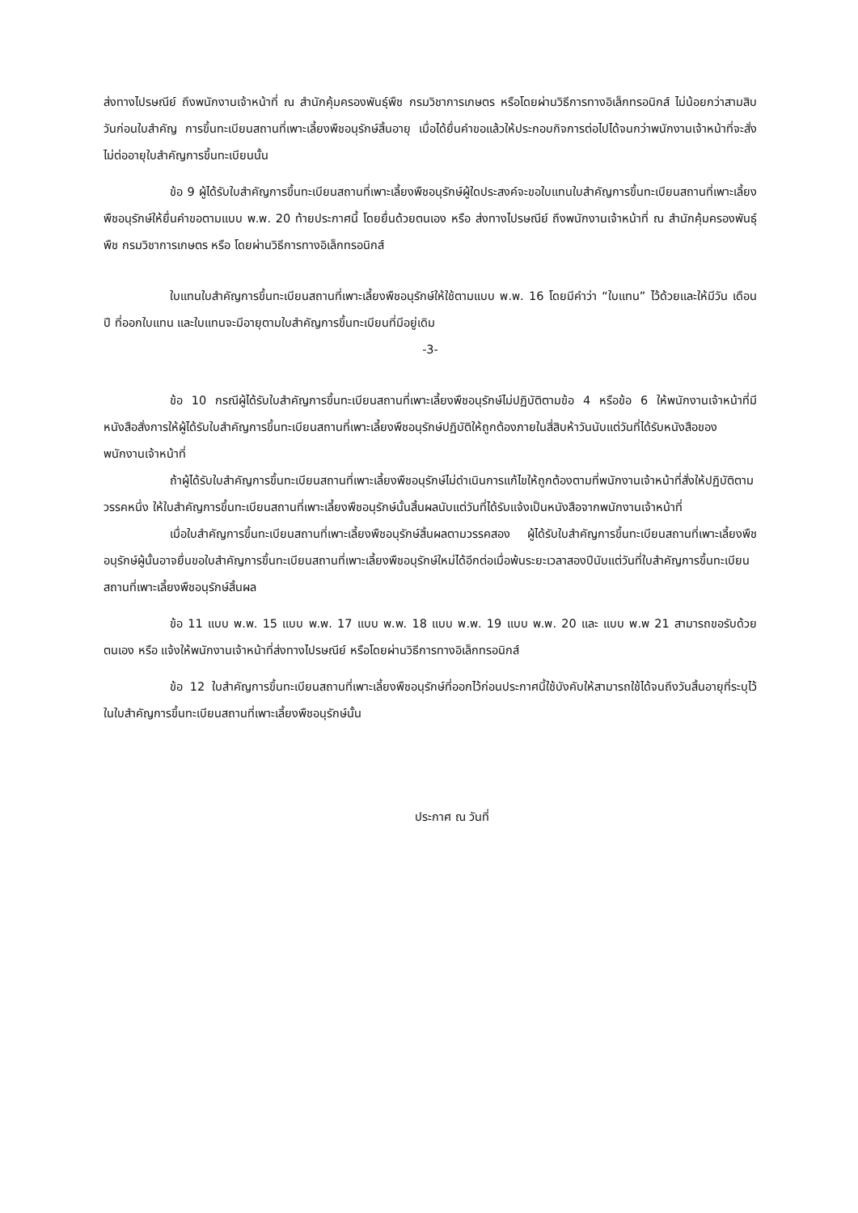ส่งทางไปรษณีย์ ถึงพนักงานเจ้าหน้าที่ ณ สำนักคุ้มครองพันธุ์พืช กรมวิชาการเกษตร หรือโดยผ่านวิธีการทางอิเล็กทรอนิกส์ ไม่น้อยกว่าสามสิบวันก่อนใบสำคัญ การขึ้นทะเบียนสถานที่เพาะเลี้ยงพืชอนุรักษ์สิ้นอายุ เมื่อได้ยื่นคำขอแล้วให้ประกอบกิจการต่อไปได้จนกว่าพนักงานเจ้าหน้าที่จะสั่งไม่ต่ออายุใบสำคัญการขึ้นทะเบียนนั้น
ข้อ 9 ผู้ได้รับใบสำคัญการขึ้นทะเบียนสถานที่เพาะเลี้ยงพืชอนุรักษ์ผู้ใดประสงค์จะขอใบแทนใบสำคัญการขึ้นทะเบียนสถานที่เพาะเลี้ยงพืชอนุรักษ์ให้ยื่นคำขอตามแบบ พ.พ. 20 ท้ายประกาศนี้ โดยยื่นด้วยตนเอง หรือ ส่งทางไปรษณีย์ ถึงพนักงานเจ้าหน้าที่ ณ สำนักคุ้มครองพันธุ์พืช กรมวิชาการเกษตร หรือ โดยผ่านวิธีการทางอิเล็กทรอนิกส์
ใบแทนใบสำคัญการขึ้นทะเบียนสถานที่เพาะเลี้ยงพืชอนุรักษ์ให้ใช้ตามแบบ พ.พ. 16 โดยมีคำว่า “ใบแทน” ไว้ด้วยและให้มีวัน เดือน ปี ที่ออกใบแทน และใบแทนจะมีอายุตามใบสำคัญการขึ้นทะเบียนที่มีอยู่เดิม
-3-
ข้อ 10 กรณีผู้ได้รับใบสำคัญการขึ้นทะเบียนสถานที่เพาะเลี้ยงพืชอนุรักษ์ไม่ปฏิบัติตามข้อ 4 หรือข้อ 6 ให้พนักงานเจ้าหน้าที่มีหนังสือสั่งการให้ผู้ได้รับใบสำคัญการขึ้นทะเบียนสถานที่เพาะเลี้ยงพืชอนุรักษ์ปฏิบัติให้ถูกต้องภายในสี่สิบห้าวันนับแต่วันที่ได้รับหนังสือของพนักงานเจ้าหน้าที่
ถ้าผู้ได้รับใบสำคัญการขึ้นทะเบียนสถานที่เพาะเลี้ยงพืชอนุรักษ์ไม่ดำเนินการแก้ไขให้ถูกต้องตามที่พนักงานเจ้าหน้าที่สั่งให้ปฏิบัติตามวรรคหนึ่ง ให้ใบสำคัญการขึ้นทะเบียนสถานที่เพาะเลี้ยงพืชอนุรักษ์นั้นสิ้นผลนับแต่วันที่ได้รับแจ้งเป็นหนังสือจากพนักงานเจ้าหน้าที่
เมื่อใบสำคัญการขึ้นทะเบียนสถานที่เพาะเลี้ยงพืชอนุรักษ์สิ้นผลตามวรรคสอง ผู้ได้รับใบสำคัญการขึ้นทะเบียนสถานที่เพาะเลี้ยงพืชอนุรักษ์ผู้นั้นอาจยื่นขอใบสำคัญการขึ้นทะเบียนสถานที่เพาะเลี้ยงพืชอนุรักษ์ใหม่ได้อีกต่อเมื่อพ้นระยะเวลาสองปีนับแต่วันที่ใบสำคัญการขึ้นทะเบียนสถานที่เพาะเลี้ยงพืชอนุรักษ์สิ้นผล
ข้อ 11 แบบ พ.พ. 15 แบบ พ.พ. 17 แบบ พ.พ. 18 แบบ พ.พ. 19 แบบ พ.พ. 20 และ แบบ พ.พ 21 สามารถขอรับด้วยตนเอง หรือ แจ้งให้พนักงานเจ้าหน้าที่ส่งทางไปรษณีย์ หรือโดยผ่านวิธีการทางอิเล็กทรอนิกส์
ข้อ 12 ใบสำคัญการขึ้นทะเบียนสถานที่เพาะเลี้ยงพืชอนุรักษ์ที่ออกไว้ก่อนประกาศนี้ใช้บังคับให้สามารถใช้ได้จนถึงวันสิ้นอายุที่ระบุไว้ในใบสำคัญการขึ้นทะเบียนสถานที่เพาะเลี้ยงพืชอนุรักษ์นั้น
ประกาศ ณ วันที่